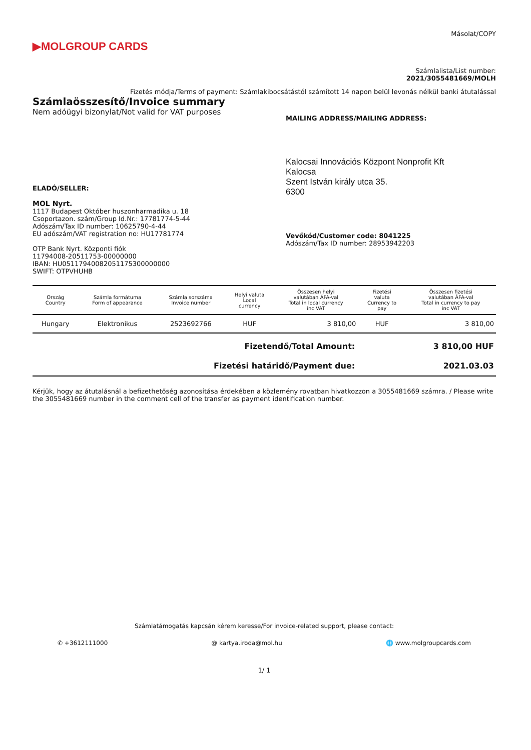▶MOLGROUP CARDS
Másolat/COPY
Számlalista/List number:
2021/3055481669/MOLH
Fizetés módja/Terms of payment: Számlakibocsátástól számított 14 napon belül levonás nélkül banki átutalással
Számlaösszesítő/Invoice summary
Nem adóügyi bizonylat/Not valid for VAT purposes
MAILING ADDRESS/MAILING ADDRESS:
ELADÓ/SELLER:
MOL Nyrt.
1117 Budapest Október huszonharmadika u. 18
Csoportazon. szám/Group Id.Nr.: 17781774-5-44
Adószám/Tax ID number: 10625790-4-44
EU adószám/VAT registration no: HU17781774
OTP Bank Nyrt. Központi fiók
11794008-20511753-00000000
IBAN: HU05117940082051175300000000
SWIFT: OTPVHUHB
Kalocsai Innovációs Központ Nonprofit Kft
Kalocsa
Szent István király utca 35.
6300
Vevőkód/Customer code: 8041225
Adószám/Tax ID number: 28953942203
| Ország Country | Számla formátuma Form of appearance | Számla sorszáma Invoice number | Helyi valuta Local currency | Összesen helyi valutában ÁFA-val Total in local currency inc VAT | Fizetési valuta Currency to pay | Összesen fizetési valutában ÁFA-val Total in currency to pay inc VAT |
| --- | --- | --- | --- | --- | --- | --- |
| Hungary | Elektronikus | 2523692766 | HUF | 3 810,00 | HUF | 3 810,00 |
| Fizetendő/Total Amount: | 3 810,00 HUF |
| Fizetési határidő/Payment due: | 2021.03.03 |
Kérjük, hogy az átutalásnál a befizethetőség azonosítása érdekében a közlemény rovatban hivatkozzon a 3055481669 számra. / Please write the 3055481669 number in the comment cell of the transfer as payment identification number.
Számlatámogatás kapcsán kérem keresse/For invoice-related support, please contact:
✆ +3612111000 @ kartya.iroda@mol.hu 🌐 www.molgroupcards.com
1/ 1